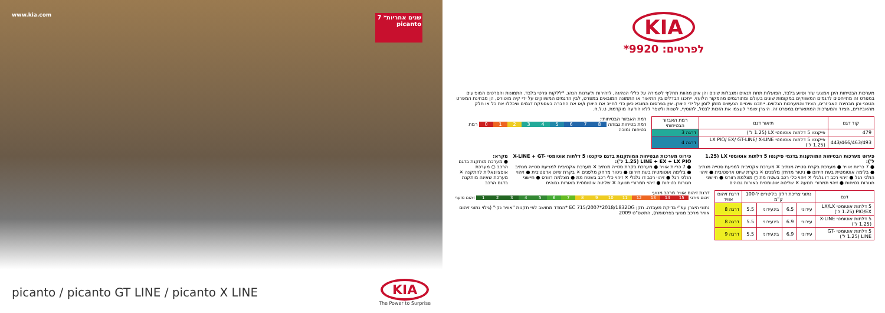www.kia.com
שנים אחריות* 7
picanto
picanto / picanto GT LINE / picanto X LINE
KIA
The Power to Surprise
KIA
לפרטים: 9920*
מערכות הבטיחות הינן אמצעי עזר וסיוע בלבד, הפועלות תחת תנאים ומגבלות שונים והן אינן מהוות תחליף לשמירה על כללי הנהיגה, לזהירות ולערנות הנהג. *ללקוח פרטי בלבד. התמונות והפרטים המופיעים במפרט זה מתייחסים לדגמים המשווקים במקומות שונים בעולם ומתורגמים מהמקור הלועזי. ייתכנו הבדלים בין התיאור או התמונה המובאים במפרט, לבין הדגמים המשווקים על ידי קיה מוטורס, הן מבחינת המפרט הטכני והן מבחינת האביזרים, הציוד והמערכות הנלווים. ייתכנו שינויים הנעשים מזמן לזמן על ידי היצרן. אין בפרסום המובא כאן כדי לחייב את היצרן ו/או את החברה באספקת דגמים שיכללו את כל או חלק מהאביזרים, הציוד והמערכות המתוארים במפרט זה. היצרן שומר לעצמו את הזכות לבטל, להוסיף, לשנות ולשפר ללא הודעה מוקדמת. ט.ל.ח.
| קוד דגם | תיאור דגם | רמת האבזור הבטיחותי |
| --- | --- | --- |
| 479 | פיקנטו 5 דלתות אוטומטי LX (1.25 ל') | דרגה 3 |
| 443/466/463/493 | פיקנטו 5 דלתות אוטומטי LX PIO/ EX/ GT-LINE/ X-LINE (1.25 ל') | דרגה 4 |
רמת האבזור הבטיחותי:
רמת בטיחות גבוהה 876543210 רמת בטיחות נמוכה
פירוט מערכות הבטיחות המותקנות בדגמי פיקנטו 5 דלתות אוטומטי LX (1.25 ל'):
● 7 כריות אוויר ● מערכת בקרת סטייה מנתיב ✕ מערכת אקטיבית למניעת סטייה מנתיב ● בלימה אוטומטית בעת חירום ● ניטור מרחק מלפנים ✕ בקרת שיוט אדפטיבית ● זיהוי הולכי רגל ● זיהוי רכב דו גלגלי ✕ זיהוי כלי רכב בשטח מת ○ מצלמת רוורס ● חיישני חגורות בטיחות ● זיהוי תמרורי תנועה ✕ שליטה אוטומטית באורות גבוהים
פירוט מערכות הבטיחות המותקנות בדגם פיקנטו 5 דלתות אוטומטי X-LINE + GT-LINE + EX + LX PIO (1.25 ל'):
● 7 כריות אוויר ● מערכת בקרת סטייה מנתיב ✕ מערכת אקטיבית למניעת סטייה מנתיב ● בלימה אוטומטית בעת חירום ● ניטור מרחק מלפנים ✕ בקרת שיוט אדפטיבית ● זיהוי הולכי רגל ● זיהוי רכב דו גלגלי ✕ זיהוי כלי רכב בשטח מת ● מצלמת רוורס ● חיישני חגורות בטיחות ● זיהוי תמרורי תנועה ✕ שליטה אוטומטית באורות גבוהים
מקרא:
● מערכת מותקנת בדגם הרכב ○ מערכת אופציונאלית להתקנה ✕ מערכת שאינה מותקנת בדגם הרכב
| דגם | נתוני צריכת דלק בליטרים ל-100 ק"מ | | | | דרגת זיהום אוויר |
| --- | --- | --- | --- | --- | --- |
| 5 דלתות אוטומטי LX/LX PIO/EX (1.25 ל') | עירוני | 6.5 | בינעירוני | 5.5 | דרגה 8 |
| 5 דלתות אוטומטי X-LINE (1.25 ל') | עירוני | 6.9 | בינעירוני | 5.5 | דרגה 8 |
| 5 דלתות אוטומטי GT- LINE (1.25 ל') | עירוני | 6.9 | בינעירוני | 5.5 | דרגה 9 |
דרגת זיהום אוויר מרכב מנועי
זיהום מירבי 15 14 13 12 11 10 987654321 זיהום מזערי
נתוני היצרן עפ"י בדיקת מעבדה. תקן EC 715/2007*2018/1832DG *המדד מחושב לפי תקנות "אוויר נקי" (גילוי נתוני זיהום אוויר מרכב מנועי בפרסומת), התשס"ט 2009